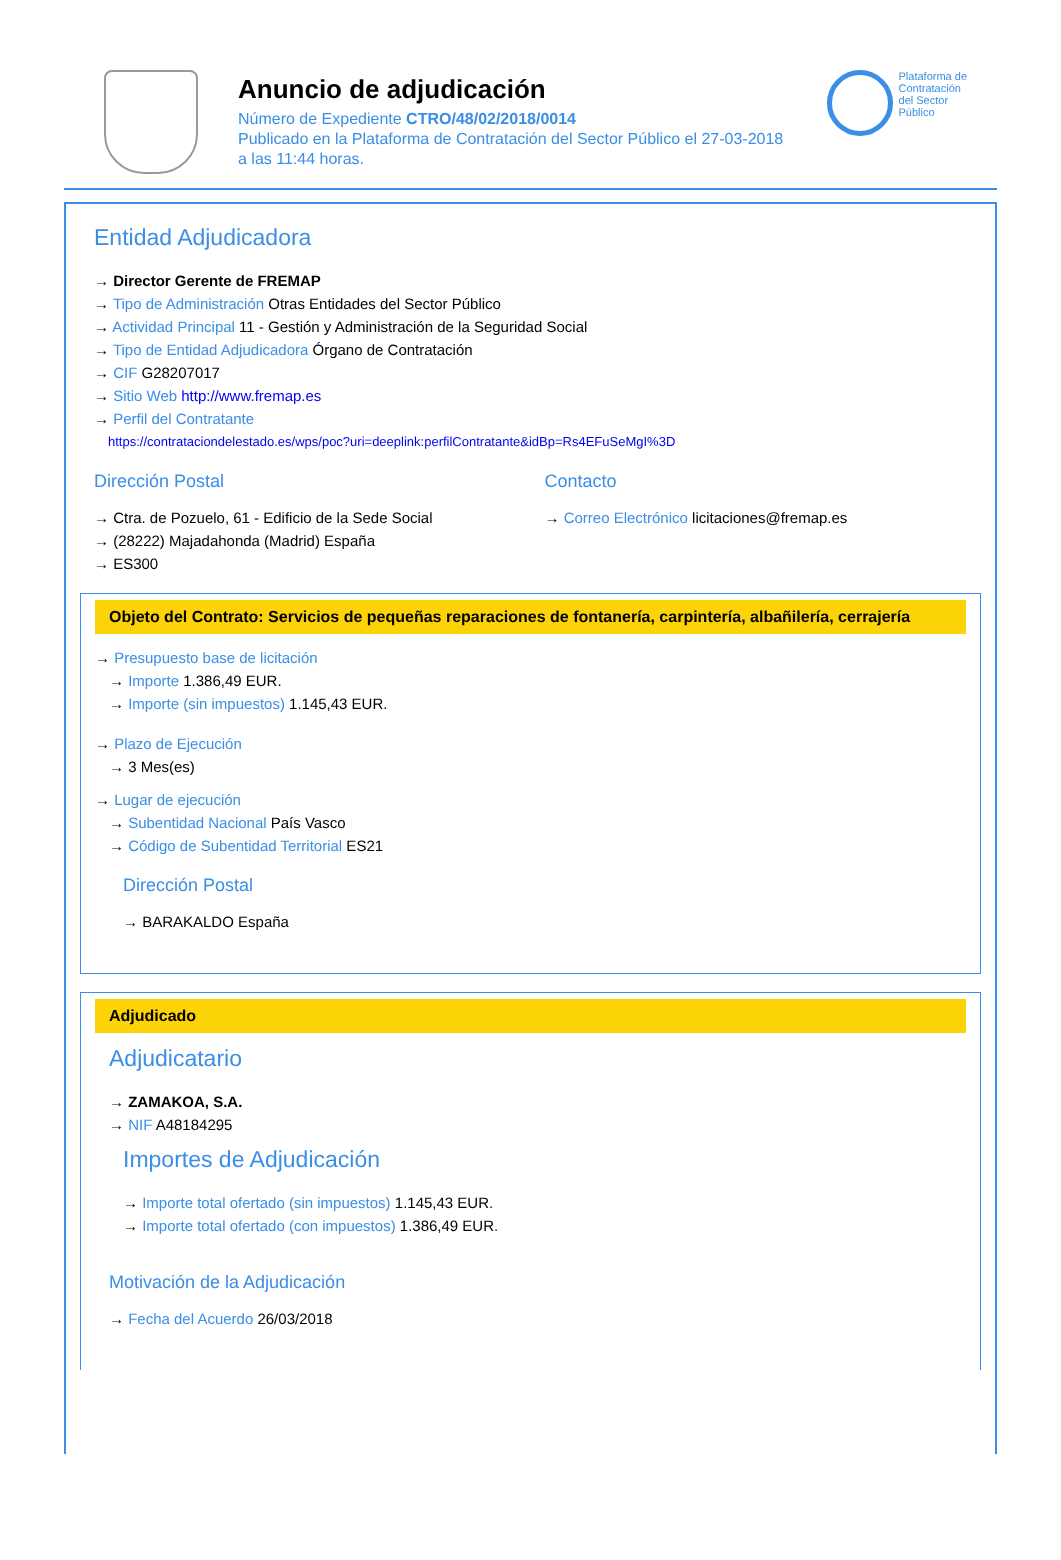Anuncio de adjudicación
Número de Expediente CTRO/48/02/2018/0014
Publicado en la Plataforma de Contratación del Sector Público el 27-03-2018
a las 11:44 horas.
Plataforma de
Contratación
del Sector
Público
Entidad Adjudicadora
→ Director Gerente de FREMAP
→ Tipo de Administración Otras Entidades del Sector Público
→ Actividad Principal 11 - Gestión y Administración de la Seguridad Social
→ Tipo de Entidad Adjudicadora Órgano de Contratación
→ CIF G28207017
→ Sitio Web http://www.fremap.es
→ Perfil del Contratante
https://contrataciondelestado.es/wps/poc?uri=deeplink:perfilContratante&idBp=Rs4EFuSeMgI%3D
Dirección Postal
→ Ctra. de Pozuelo, 61 - Edificio de la Sede Social
→ (28222) Majadahonda (Madrid) España
→ ES300
Contacto
→ Correo Electrónico licitaciones@fremap.es
Objeto del Contrato: Servicios de pequeñas reparaciones de fontanería, carpintería, albañilería, cerrajería
→ Presupuesto base de licitación
→ Importe 1.386,49 EUR.
→ Importe (sin impuestos) 1.145,43 EUR.
→ Plazo de Ejecución
→ 3 Mes(es)
→ Lugar de ejecución
→ Subentidad Nacional País Vasco
→ Código de Subentidad Territorial ES21
Dirección Postal
→ BARAKALDO España
Adjudicado
Adjudicatario
→ ZAMAKOA, S.A.
→ NIF A48184295
Importes de Adjudicación
→ Importe total ofertado (sin impuestos) 1.145,43 EUR.
→ Importe total ofertado (con impuestos) 1.386,49 EUR.
Motivación de la Adjudicación
→ Fecha del Acuerdo 26/03/2018